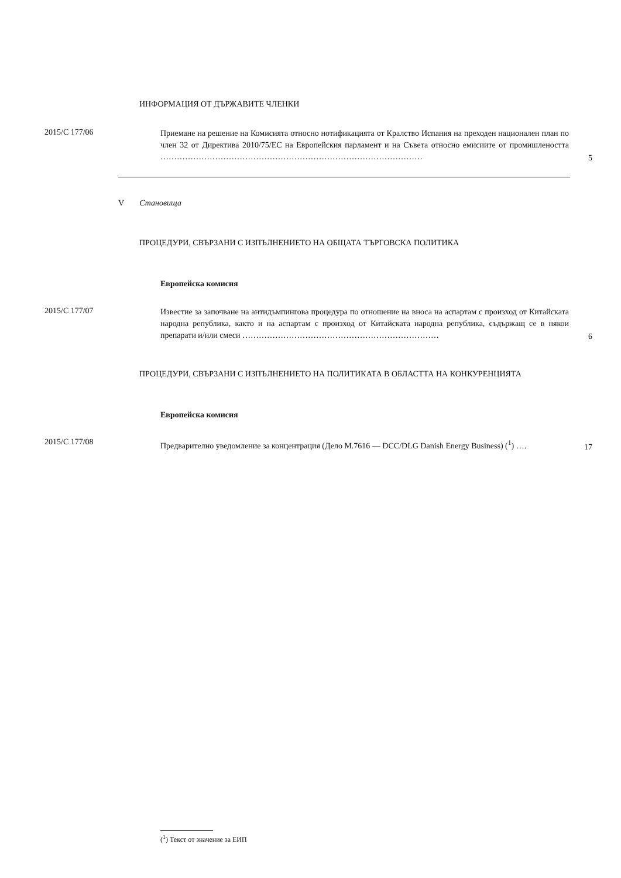ИНФОРМАЦИЯ ОТ ДЪРЖАВИТЕ ЧЛЕНКИ
2015/C 177/06
Приемане на решение на Комисията относно нотификацията от Кралство Испания на преходен национален план по член 32 от Директива 2010/75/ЕС на Европейския парламент и на Съвета относно емисиите от промишлеността ……………………………………………………………………………………
5
V Становища
ПРОЦЕДУРИ, СВЪРЗАНИ С ИЗПЪЛНЕНИЕТО НА ОБЩАТА ТЪРГОВСКА ПОЛИТИКА
Европейска комисия
2015/C 177/07
Известие за започване на антидъмпингова процедура по отношение на вноса на аспартам с произход от Китайската народна република, както и на аспартам с произход от Китайската народна република, съдържащ се в някои препарати и/или смеси ………………………………………………………………
6
ПРОЦЕДУРИ, СВЪРЗАНИ С ИЗПЪЛНЕНИЕТО НА ПОЛИТИКАТА В ОБЛАСТТА НА КОНКУРЕНЦИЯТА
Европейска комисия
2015/C 177/08
Предварително уведомление за концентрация (Дело M.7616 — DCC/DLG Danish Energy Business) (<sup>1</sup>) ….
17
(<sup>1</sup>) Текст от значение за ЕИП